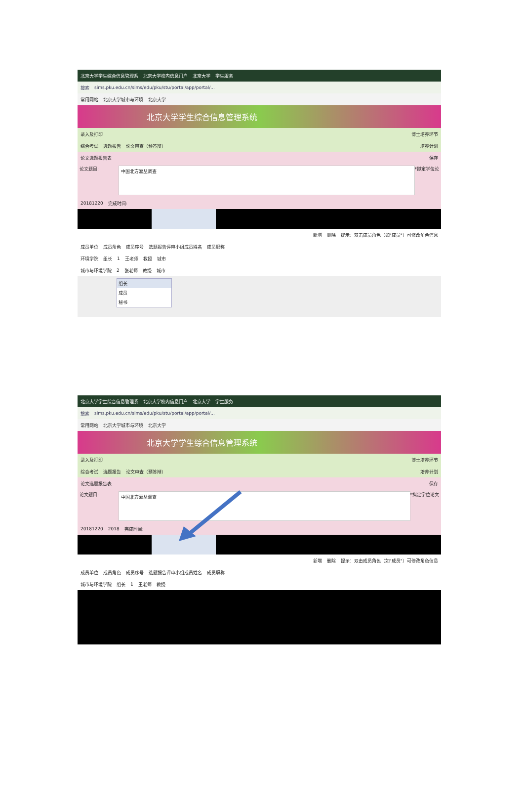北京大学学生综合信息管理系 北京大学校内信息门户 北京大学 学生服务
搜索 sims.pku.edu.cn/sims/edu/pku/stu/portal/app/portal/...
常用网站 北京大学城市与环境 北京大学
北京大学学生综合信息管理系统
录入及打印 博士培养环节
综合考试 选题报告 论文审查（预答辩） 培养计划
论文选题报告表 保存
论文题目:
中国北方灌丛调查
*拟定学位论
20181220 完成时间:
新增 删除 提示：双击成员角色（如"成员"）可修改角色信息
成员单位 成员角色 成员序号 选题报告评审小组成员姓名 成员职称
环境学院 组长 1 王老师 教授 城市
城市与环境学院 2 张老师 教授 城市
组长
成员
秘书
北京大学学生综合信息管理系 北京大学校内信息门户 北京大学 学生服务
搜索 sims.pku.edu.cn/sims/edu/pku/stu/portal/app/portal/...
常用网站 北京大学城市与环境 北京大学
北京大学学生综合信息管理系统
录入及打印 博士培养环节
综合考试 选题报告 论文审查（预答辩） 培养计划
论文选题报告表 保存
论文题目:
中国北方灌丛调查
*拟定学位论文
20181220 2018 完成时间:
新增 删除 提示：双击成员角色（如"成员"）可修改角色信息
成员单位 成员角色 成员序号 选题报告评审小组成员姓名 成员职称
城市与环境学院 组长 1 王老师 教授